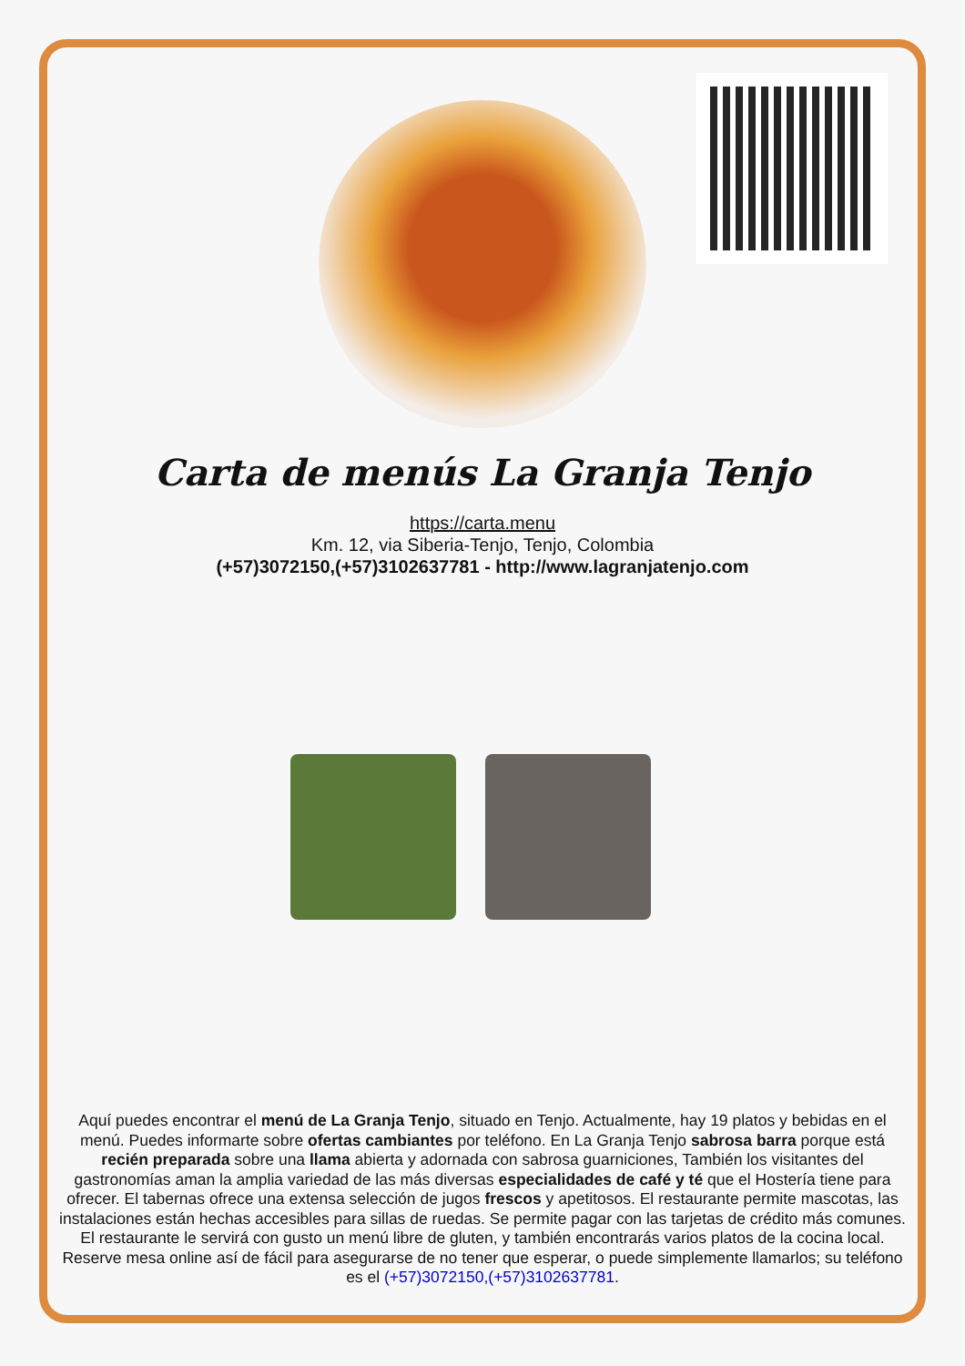Carta de menús La Granja Tenjo
https://carta.menu
Km. 12, via Siberia-Tenjo, Tenjo, Colombia
(+57)3072150,(+57)3102637781 - http://www.lagranjatenjo.com
Aquí puedes encontrar el menú de La Granja Tenjo, situado en Tenjo. Actualmente, hay 19 platos y bebidas en el menú. Puedes informarte sobre ofertas cambiantes por teléfono. En La Granja Tenjo sabrosa barra porque está recién preparada sobre una llama abierta y adornada con sabrosa guarniciones, También los visitantes del gastronomías aman la amplia variedad de las más diversas especialidades de café y té que el Hostería tiene para ofrecer. El tabernas ofrece una extensa selección de jugos frescos y apetitosos. El restaurante permite mascotas, las instalaciones están hechas accesibles para sillas de ruedas. Se permite pagar con las tarjetas de crédito más comunes. El restaurante le servirá con gusto un menú libre de gluten, y también encontrarás varios platos de la cocina local. Reserve mesa online así de fácil para asegurarse de no tener que esperar, o puede simplemente llamarlos; su teléfono es el (+57)3072150,(+57)3102637781.